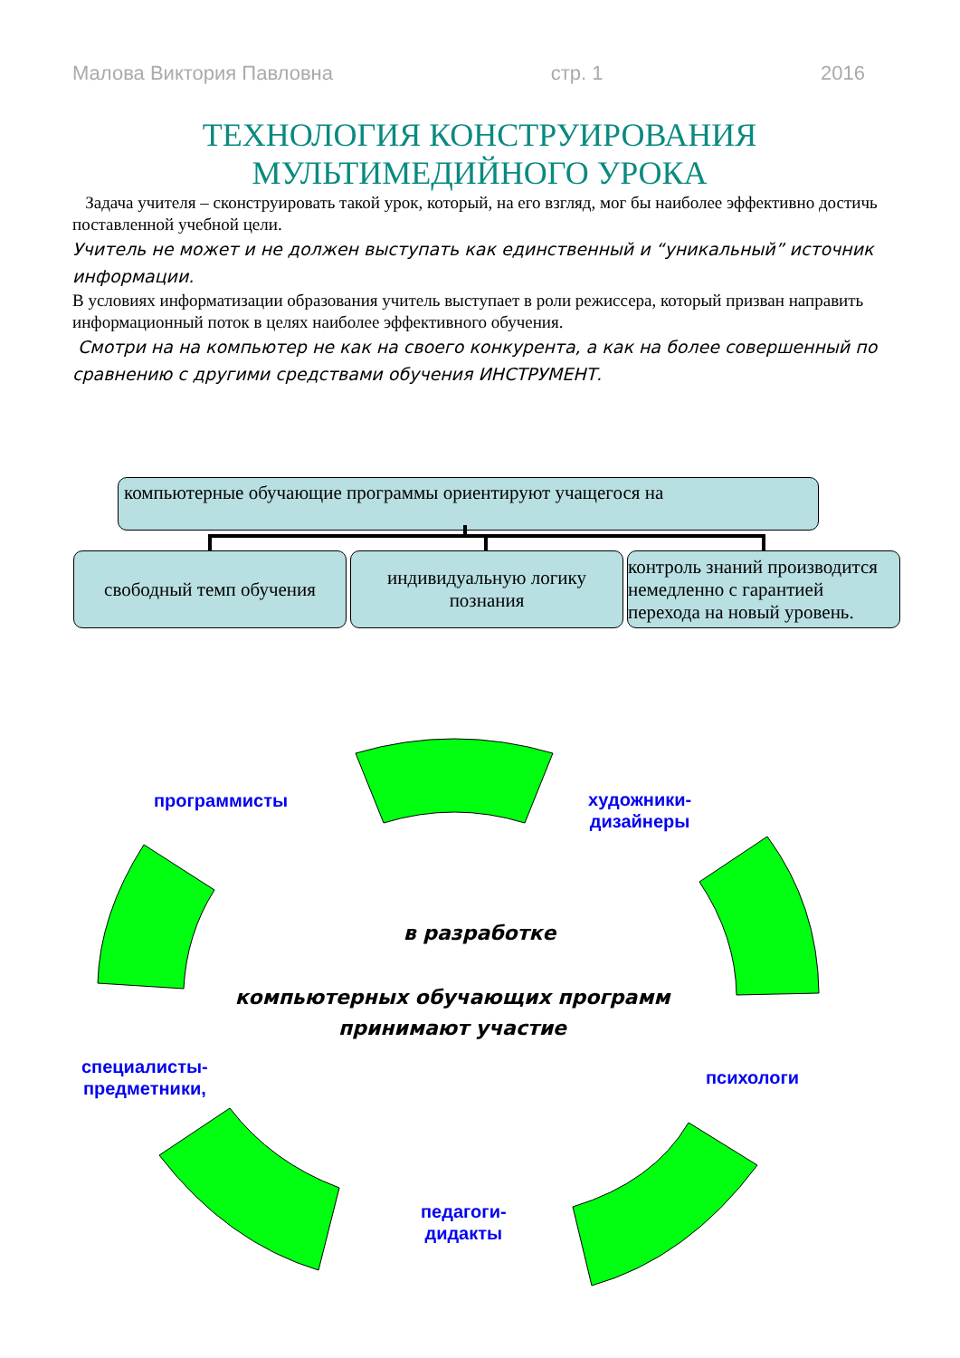Малова Виктория Павловна стр. 1 2016
ТЕХНОЛОГИЯ КОНСТРУИРОВАНИЯ
МУЛЬТИМЕДИЙНОГО УРОКА
Задача учителя – сконструировать такой урок, который, на его взгляд, мог бы наиболее эффективно достичь поставленной учебной цели.
Учитель не может и не должен выступать как единственный и “уникальный” источник информации.
В условиях информатизации образования учитель выступает в роли режиссера, который призван направить информационный поток в целях наиболее эффективного обучения.
Смотри на на компьютер не как на своего конкурента, а как на более совершенный по сравнению с другими средствами обучения ИНСТРУМЕНТ.
компьютерные обучающие программы ориентируют учащегося на
свободный темп обучения
индивидуальную логику познания
контроль знаний производится немедленно с гарантией перехода на новый уровень.
программисты
художники-
дизайнеры
специалисты-
предметники,
психологи
педагоги-
дидакты
в разработке
компьютерных обучающих программ принимают участие